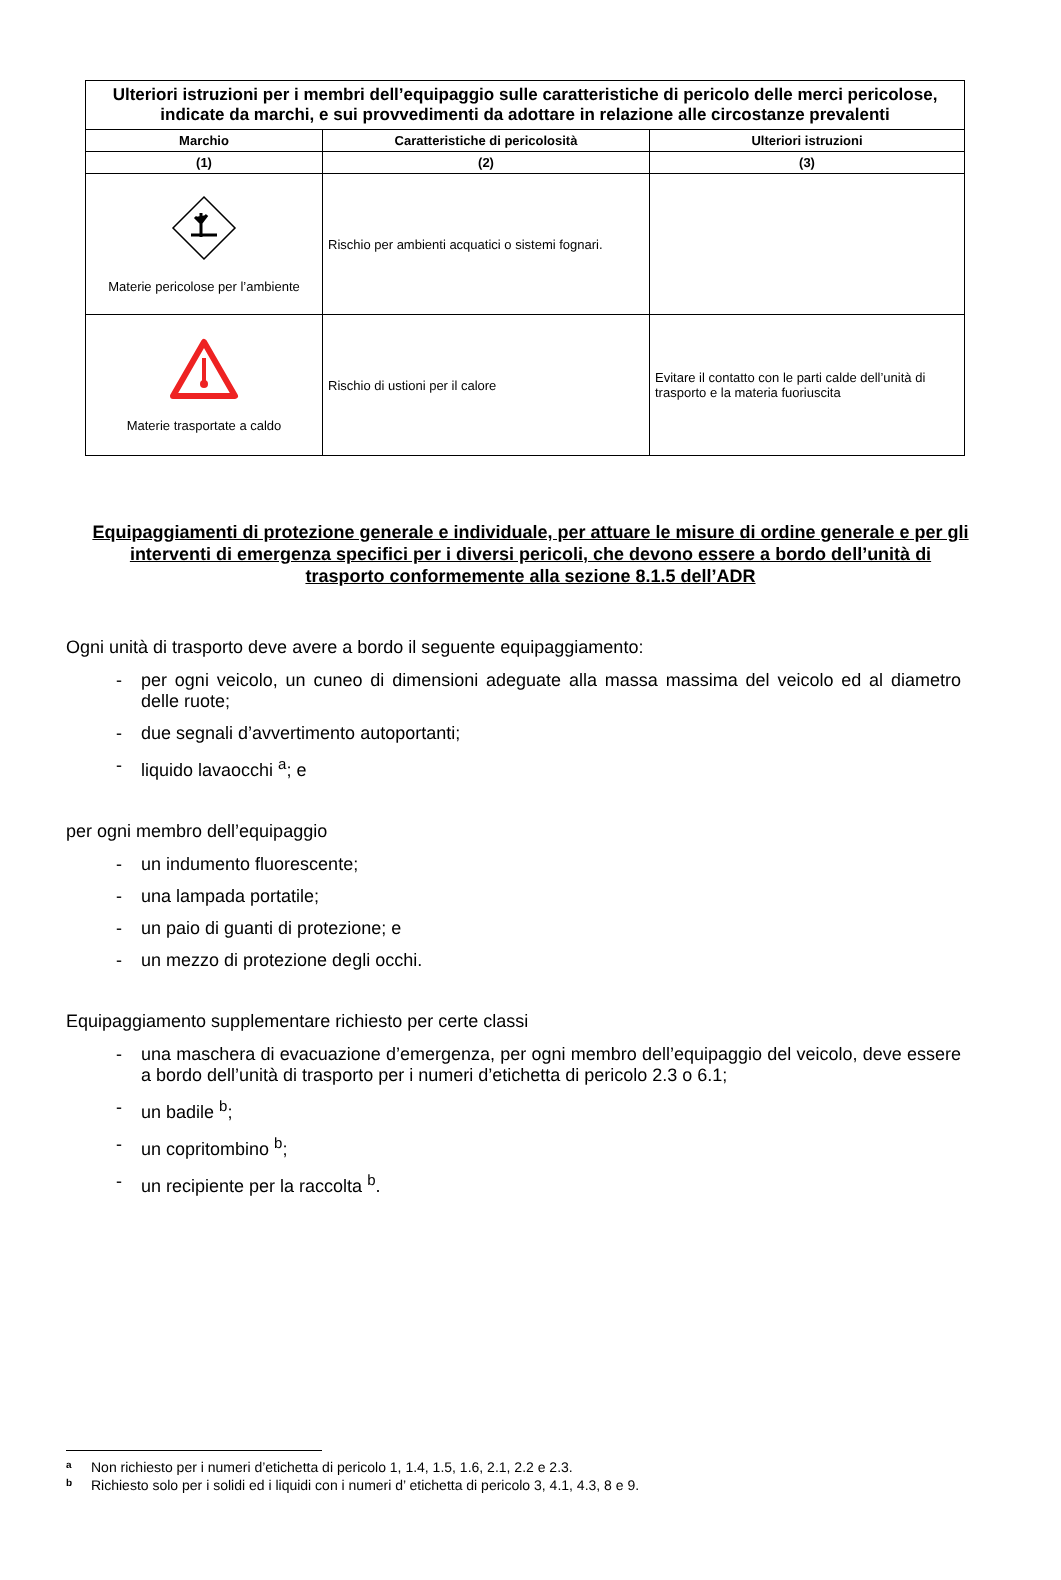| Ulteriori istruzioni per i membri dell’equipaggio sulle caratteristiche di pericolo delle merci pericolose, indicate da marchi, e sui provvedimenti da adottare in relazione alle circostanze prevalenti | | |
| Marchio | Caratteristiche di pericolosità | Ulteriori istruzioni |
| (1) | (2) | (3) |
| Materie pericolose per l’ambiente | Rischio per ambienti acquatici o sistemi fognari. | |
| Materie trasportate a caldo | Rischio di ustioni per il calore | Evitare il contatto con le parti calde dell’unità di trasporto e la materia fuoriuscita |
Equipaggiamenti di protezione generale e individuale, per attuare le misure di ordine generale e per gli interventi di emergenza specifici per i diversi pericoli, che devono essere a bordo dell’unità di trasporto conformemente alla sezione 8.1.5 dell’ADR
Ogni unità di trasporto deve avere a bordo il seguente equipaggiamento:
- per ogni veicolo, un cuneo di dimensioni adeguate alla massa massima del veicolo ed al diametro delle ruote;
- due segnali d’avvertimento autoportanti;
- liquido lavaocchi <sup>a</sup>; e
per ogni membro dell’equipaggio
- un indumento fluorescente;
- una lampada portatile;
- un paio di guanti di protezione; e
- un mezzo di protezione degli occhi.
Equipaggiamento supplementare richiesto per certe classi
- una maschera di evacuazione d’emergenza, per ogni membro dell’equipaggio del veicolo, deve essere a bordo dell’unità di trasporto per i numeri d’etichetta di pericolo 2.3 o 6.1;
- un badile <sup>b</sup>;
- un copritombino <sup>b</sup>;
- un recipiente per la raccolta <sup>b</sup>.
a Non richiesto per i numeri d’etichetta di pericolo 1, 1.4, 1.5, 1.6, 2.1, 2.2 e 2.3.
b Richiesto solo per i solidi ed i liquidi con i numeri d’ etichetta di pericolo 3, 4.1, 4.3, 8 e 9.